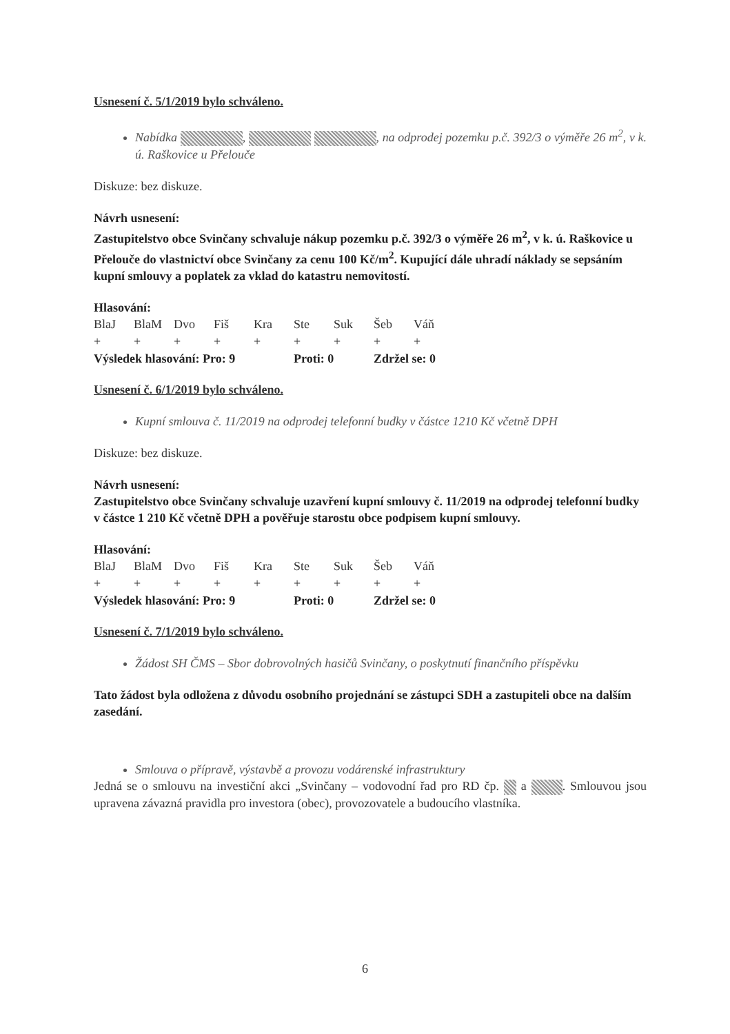Usnesení č. 5/1/2019 bylo schváleno.
Nabídka , , na odprodej pozemku p.č. 392/3 o výměře 26 m<sup>2</sup>, v k. ú. Raškovice u Přelouče
Diskuze: bez diskuze.
Návrh usnesení:
Zastupitelstvo obce Svinčany schvaluje nákup pozemku p.č. 392/3 o výměře 26 m<sup>2</sup>, v k. ú. Raškovice u Přelouče do vlastnictví obce Svinčany za cenu 100 Kč/m<sup>2</sup>. Kupující dále uhradí náklady se sepsáním kupní smlouvy a poplatek za vklad do katastru nemovitostí.
Hlasování:
| BlaJ | BlaM | Dvo | Fiš | Kra | Ste | Suk | Šeb | Váň |
| + | + | + | + | + | + | + | + | + |
| Výsledek hlasování: Pro: 9 | | | | | Proti: 0 | | Zdržel se: 0 | |
Usnesení č. 6/1/2019 bylo schváleno.
Kupní smlouva č. 11/2019 na odprodej telefonní budky v částce 1210 Kč včetně DPH
Diskuze: bez diskuze.
Návrh usnesení:
Zastupitelstvo obce Svinčany schvaluje uzavření kupní smlouvy č. 11/2019 na odprodej telefonní budky v částce 1 210 Kč včetně DPH a pověřuje starostu obce podpisem kupní smlouvy.
Hlasování:
| BlaJ | BlaM | Dvo | Fiš | Kra | Ste | Suk | Šeb | Váň |
| + | + | + | + | + | + | + | + | + |
| Výsledek hlasování: Pro: 9 | | | | | Proti: 0 | | Zdržel se: 0 | |
Usnesení č. 7/1/2019 bylo schváleno.
Žádost SH ČMS – Sbor dobrovolných hasičů Svinčany, o poskytnutí finančního příspěvku
Tato žádost byla odložena z důvodu osobního projednání se zástupci SDH a zastupiteli obce na dalším zasedání.
Smlouva o přípravě, výstavbě a provozu vodárenské infrastruktury
Jedná se o smlouvu na investiční akci „Svinčany – vodovodní řad pro RD čp. a . Smlouvou jsou upravena závazná pravidla pro investora (obec), provozovatele a budoucího vlastníka.
6